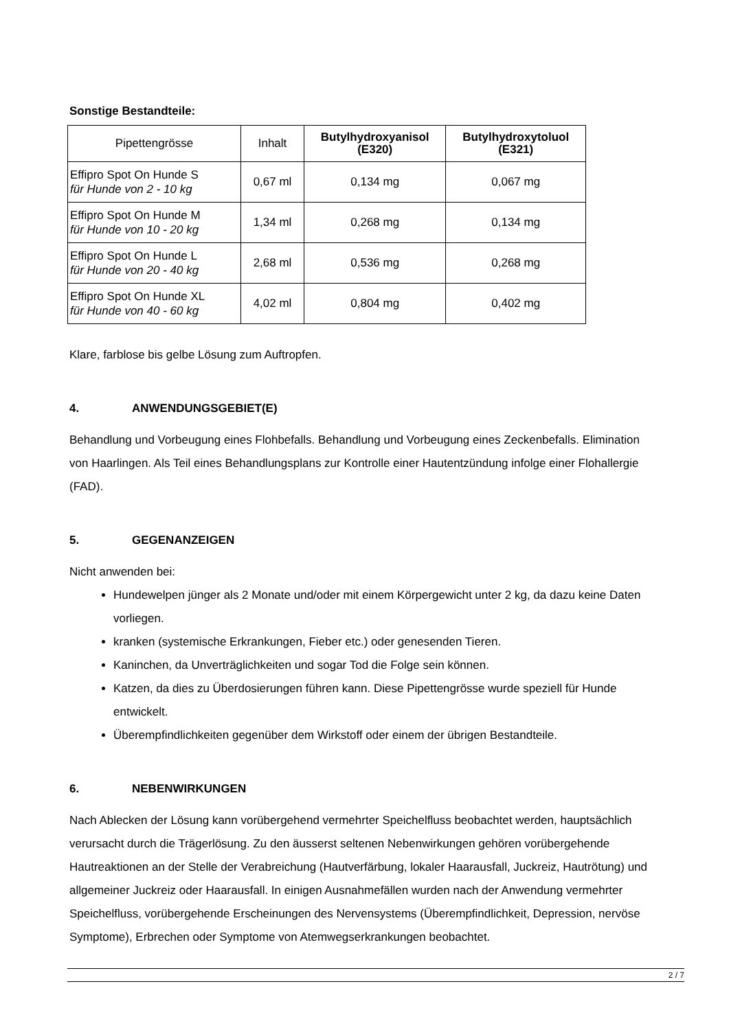Sonstige Bestandteile:
| Pipettengrösse | Inhalt | Butylhydroxyanisol (E320) | Butylhydroxytoluol (E321) |
| --- | --- | --- | --- |
| Effipro Spot On Hunde S für Hunde von 2 - 10 kg | 0,67 ml | 0,134 mg | 0,067 mg |
| Effipro Spot On Hunde M für Hunde von 10 - 20 kg | 1,34 ml | 0,268 mg | 0,134 mg |
| Effipro Spot On Hunde L für Hunde von 20 - 40 kg | 2,68 ml | 0,536 mg | 0,268 mg |
| Effipro Spot On Hunde XL für Hunde von 40 - 60 kg | 4,02 ml | 0,804 mg | 0,402 mg |
Klare, farblose bis gelbe Lösung zum Auftropfen.
4. ANWENDUNGSGEBIET(E)
Behandlung und Vorbeugung eines Flohbefalls. Behandlung und Vorbeugung eines Zeckenbefalls. Elimination von Haarlingen. Als Teil eines Behandlungsplans zur Kontrolle einer Hautentzündung infolge einer Flohallergie (FAD).
5. GEGENANZEIGEN
Nicht anwenden bei:
Hundewelpen jünger als 2 Monate und/oder mit einem Körpergewicht unter 2 kg, da dazu keine Daten vorliegen.
kranken (systemische Erkrankungen, Fieber etc.) oder genesenden Tieren.
Kaninchen, da Unverträglichkeiten und sogar Tod die Folge sein können.
Katzen, da dies zu Überdosierungen führen kann. Diese Pipettengrösse wurde speziell für Hunde entwickelt.
Überempfindlichkeiten gegenüber dem Wirkstoff oder einem der übrigen Bestandteile.
6. NEBENWIRKUNGEN
Nach Ablecken der Lösung kann vorübergehend vermehrter Speichelfluss beobachtet werden, hauptsächlich verursacht durch die Trägerlösung. Zu den äusserst seltenen Nebenwirkungen gehören vorübergehende Hautreaktionen an der Stelle der Verabreichung (Hautverfärbung, lokaler Haarausfall, Juckreiz, Hautrötung) und allgemeiner Juckreiz oder Haarausfall. In einigen Ausnahmefällen wurden nach der Anwendung vermehrter Speichelfluss, vorübergehende Erscheinungen des Nervensystems (Überempfindlichkeit, Depression, nervöse Symptome), Erbrechen oder Symptome von Atemwegserkrankungen beobachtet.
2 / 7